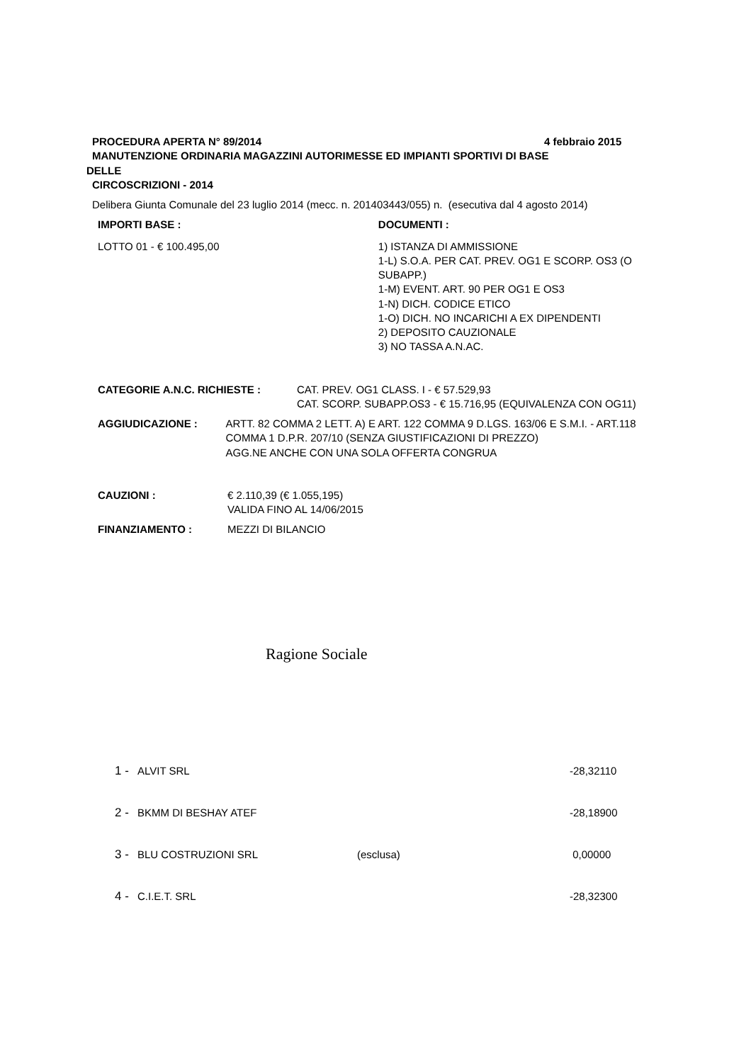PROCEDURA APERTA N° 89/2014 4 febbraio 2015
MANUTENZIONE ORDINARIA MAGAZZINI AUTORIMESSE ED IMPIANTI SPORTIVI DI BASE
DELLE
CIRCOSCRIZIONI - 2014
Delibera Giunta Comunale del 23 luglio 2014 (mecc. n. 201403443/055) n. (esecutiva dal 4 agosto 2014)
IMPORTI BASE :
LOTTO 01 - € 100.495,00
DOCUMENTI :
1) ISTANZA DI AMMISSIONE
1-L) S.O.A. PER CAT. PREV. OG1 E SCORP. OS3 (O SUBAPP.)
1-M) EVENT. ART. 90 PER OG1 E OS3
1-N) DICH. CODICE ETICO
1-O) DICH. NO INCARICHI A EX DIPENDENTI
2) DEPOSITO CAUZIONALE
3) NO TASSA A.N.AC.
CATEGORIE A.N.C. RICHIESTE : CAT. PREV. OG1 CLASS. I - € 57.529,93
CAT. SCORP. SUBAPP.OS3 - € 15.716,95 (EQUIVALENZA CON OG11)
AGGIUDICAZIONE : ARTT. 82 COMMA 2 LETT. A) E ART. 122 COMMA 9 D.LGS. 163/06 E S.M.I. - ART.118 COMMA 1 D.P.R. 207/10 (SENZA GIUSTIFICAZIONI DI PREZZO)
AGG.NE ANCHE CON UNA SOLA OFFERTA CONGRUA
CAUZIONI : € 2.110,39 (€ 1.055,195)
VALIDA FINO AL 14/06/2015
FINANZIAMENTO : MEZZI DI BILANCIO
Ragione Sociale
1 - ALVIT SRL -28,32110
2 - BKMM DI BESHAY ATEF -28,18900
3 - BLU COSTRUZIONI SRL (esclusa) 0,00000
4 - C.I.E.T. SRL -28,32300